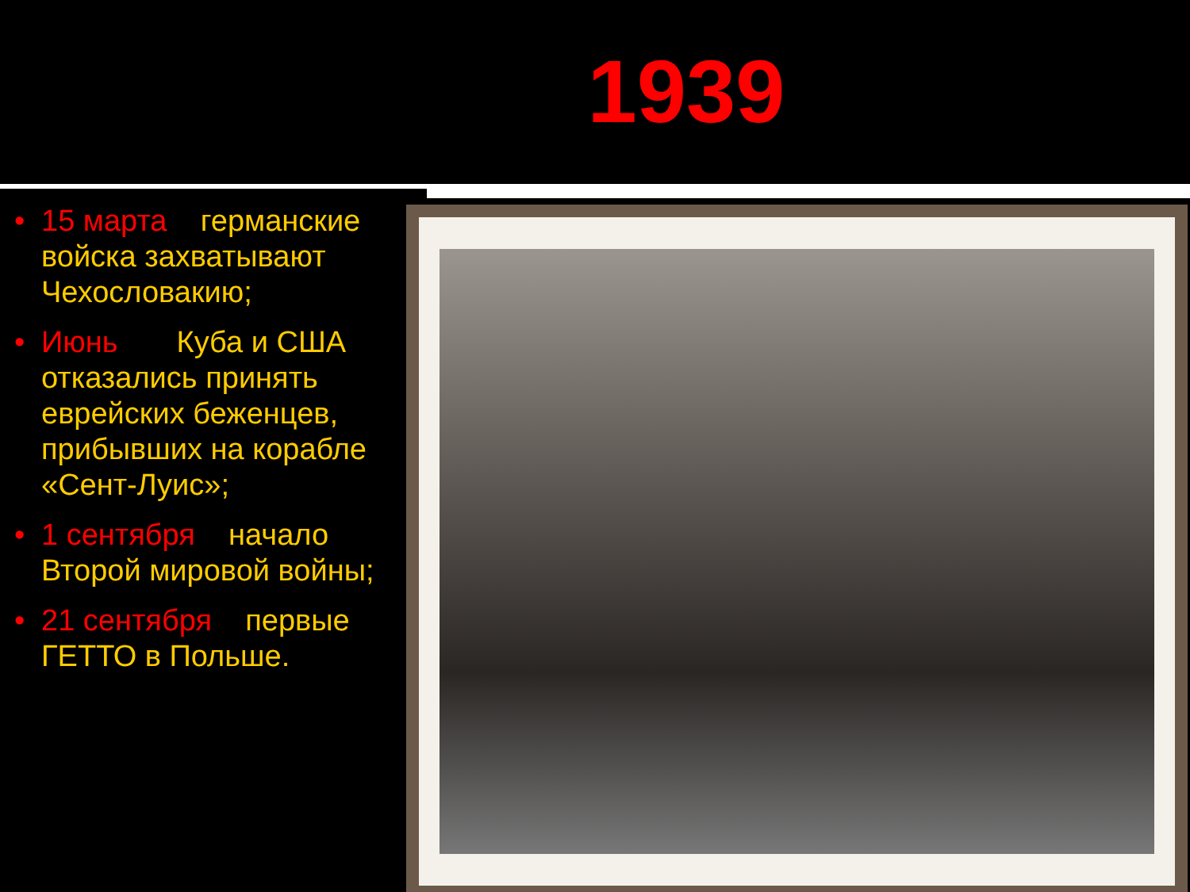1939
• 15 марта германские войска захватывают Чехословакию;
• Июнь Куба и США отказались принять еврейских беженцев, прибывших на корабле «Сент-Луис»;
• 1 сентября начало Второй мировой войны;
• 21 сентября первые ГЕТТО в Польше.